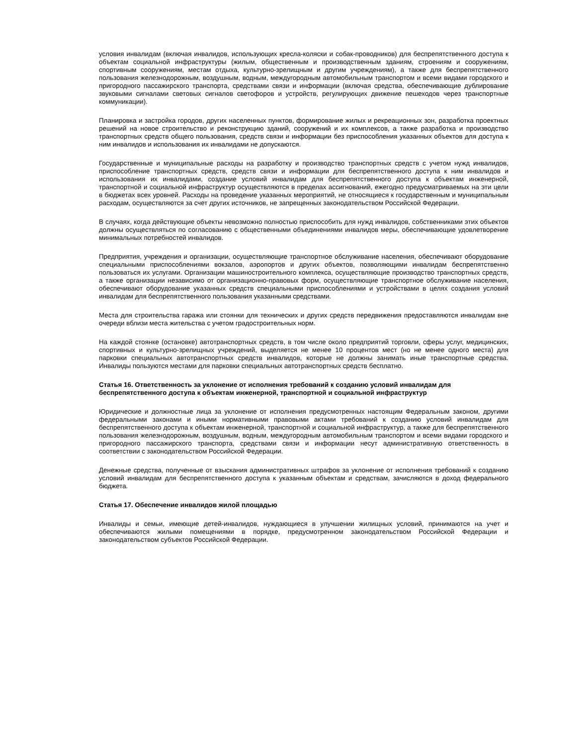условия инвалидам (включая инвалидов, использующих кресла-коляски и собак-проводников) для беспрепятственного доступа к объектам социальной инфраструктуры (жилым, общественным и производственным зданиям, строениям и сооружениям, спортивным сооружениям, местам отдыха, культурно-зрелищным и другим учреждениям), а также для беспрепятственного пользования железнодорожным, воздушным, водным, междугородным автомобильным транспортом и всеми видами городского и пригородного пассажирского транспорта, средствами связи и информации (включая средства, обеспечивающие дублирование звуковыми сигналами световых сигналов светофоров и устройств, регулирующих движение пешеходов через транспортные коммуникации).
Планировка и застройка городов, других населенных пунктов, формирование жилых и рекреационных зон, разработка проектных решений на новое строительство и реконструкцию зданий, сооружений и их комплексов, а также разработка и производство транспортных средств общего пользования, средств связи и информации без приспособления указанных объектов для доступа к ним инвалидов и использования их инвалидами не допускаются.
Государственные и муниципальные расходы на разработку и производство транспортных средств с учетом нужд инвалидов, приспособление транспортных средств, средств связи и информации для беспрепятственного доступа к ним инвалидов и использования их инвалидами, создание условий инвалидам для беспрепятственного доступа к объектам инженерной, транспортной и социальной инфраструктур осуществляются в пределах ассигнований, ежегодно предусматриваемых на эти цели в бюджетах всех уровней. Расходы на проведение указанных мероприятий, не относящиеся к государственным и муниципальным расходам, осуществляются за счет других источников, не запрещенных законодательством Российской Федерации.
В случаях, когда действующие объекты невозможно полностью приспособить для нужд инвалидов, собственниками этих объектов должны осуществляться по согласованию с общественными объединениями инвалидов меры, обеспечивающие удовлетворение минимальных потребностей инвалидов.
Предприятия, учреждения и организации, осуществляющие транспортное обслуживание населения, обеспечивают оборудование специальными приспособлениями вокзалов, аэропортов и других объектов, позволяющими инвалидам беспрепятственно пользоваться их услугами. Организации машиностроительного комплекса, осуществляющие производство транспортных средств, а также организации независимо от организационно-правовых форм, осуществляющие транспортное обслуживание населения, обеспечивают оборудование указанных средств специальными приспособлениями и устройствами в целях создания условий инвалидам для беспрепятственного пользования указанными средствами.
Места для строительства гаража или стоянки для технических и других средств передвижения предоставляются инвалидам вне очереди вблизи места жительства с учетом градостроительных норм.
На каждой стоянке (остановке) автотранспортных средств, в том числе около предприятий торговли, сферы услуг, медицинских, спортивных и культурно-зрелищных учреждений, выделяется не менее 10 процентов мест (но не менее одного места) для парковки специальных автотранспортных средств инвалидов, которые не должны занимать иные транспортные средства. Инвалиды пользуются местами для парковки специальных автотранспортных средств бесплатно.
Статья 16. Ответственность за уклонение от исполнения требований к созданию условий инвалидам для беспрепятственного доступа к объектам инженерной, транспортной и социальной инфраструктур
Юридические и должностные лица за уклонение от исполнения предусмотренных настоящим Федеральным законом, другими федеральными законами и иными нормативными правовыми актами требований к созданию условий инвалидам для беспрепятственного доступа к объектам инженерной, транспортной и социальной инфраструктур, а также для беспрепятственного пользования железнодорожным, воздушным, водным, междугородным автомобильным транспортом и всеми видами городского и пригородного пассажирского транспорта, средствами связи и информации несут административную ответственность в соответствии с законодательством Российской Федерации.
Денежные средства, полученные от взыскания административных штрафов за уклонение от исполнения требований к созданию условий инвалидам для беспрепятственного доступа к указанным объектам и средствам, зачисляются в доход федерального бюджета.
Статья 17. Обеспечение инвалидов жилой площадью
Инвалиды и семьи, имеющие детей-инвалидов, нуждающиеся в улучшении жилищных условий, принимаются на учет и обеспечиваются жилыми помещениями в порядке, предусмотренном законодательством Российской Федерации и законодательством субъектов Российской Федерации.